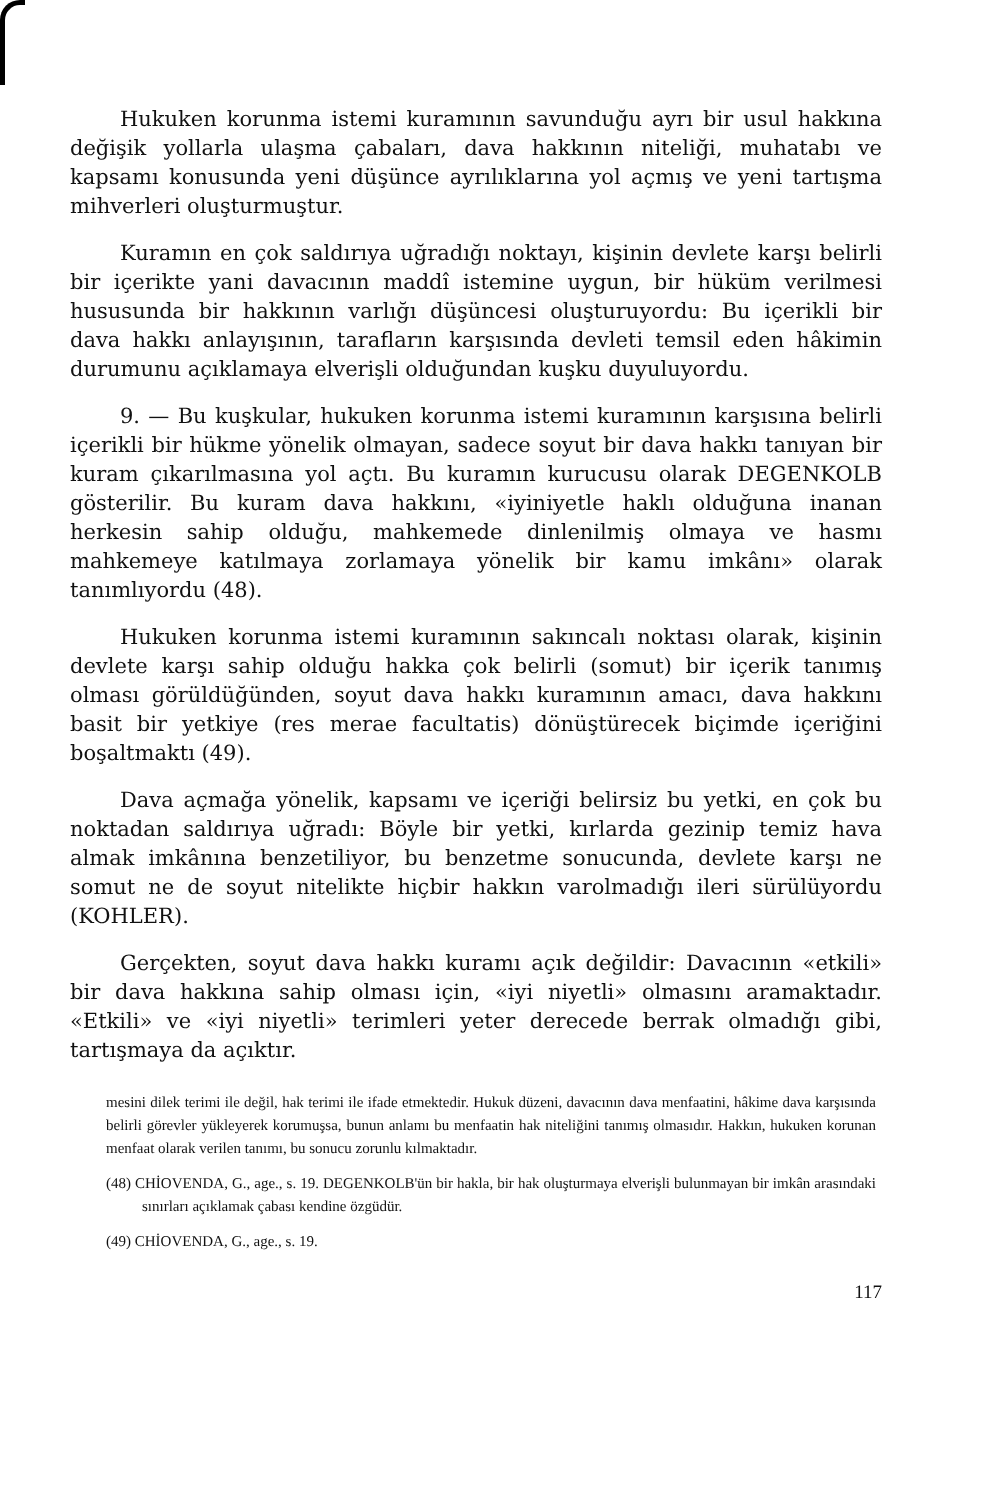Hukuken korunma istemi kuramının savunduğu ayrı bir usul hakkına değişik yollarla ulaşma çabaları, dava hakkının niteliği, muhatabı ve kapsamı konusunda yeni düşünce ayrılıklarına yol açmış ve yeni tartışma mihverleri oluşturmuştur.
Kuramın en çok saldırıya uğradığı noktayı, kişinin devlete karşı belirli bir içerikte yani davacının maddî istemine uygun, bir hüküm verilmesi hususunda bir hakkının varlığı düşüncesi oluşturuyordu: Bu içerikli bir dava hakkı anlayışının, tarafların karşısında devleti temsil eden hâkimin durumunu açıklamaya elverişli olduğundan kuşku duyuluyordu.
9. — Bu kuşkular, hukuken korunma istemi kuramının karşısına belirli içerikli bir hükme yönelik olmayan, sadece soyut bir dava hakkı tanıyan bir kuram çıkarılmasına yol açtı. Bu kuramın kurucusu olarak DEGENKOLB gösterilir. Bu kuram dava hakkını, «iyiniyetle haklı olduğuna inanan herkesin sahip olduğu, mahkemede dinlenilmiş olmaya ve hasmı mahkemeye katılmaya zorlamaya yönelik bir kamu imkânı» olarak tanımlıyordu (48).
Hukuken korunma istemi kuramının sakıncalı noktası olarak, kişinin devlete karşı sahip olduğu hakka çok belirli (somut) bir içerik tanımış olması görüldüğünden, soyut dava hakkı kuramının amacı, dava hakkını basit bir yetkiye (res merae facultatis) dönüştürecek biçimde içeriğini boşaltmaktı (49).
Dava açmağa yönelik, kapsamı ve içeriği belirsiz bu yetki, en çok bu noktadan saldırıya uğradı: Böyle bir yetki, kırlarda gezinip temiz hava almak imkânına benzetiliyor, bu benzetme sonucunda, devlete karşı ne somut ne de soyut nitelikte hiçbir hakkın varolmadığı ileri sürülüyordu (KOHLER).
Gerçekten, soyut dava hakkı kuramı açık değildir: Davacının «etkili» bir dava hakkına sahip olması için, «iyi niyetli» olmasını aramaktadır. «Etkili» ve «iyi niyetli» terimleri yeter derecede berrak olmadığı gibi, tartışmaya da açıktır.
mesini dilek terimi ile değil, hak terimi ile ifade etmektedir. Hukuk düzeni, davacının dava menfaatini, hâkime dava karşısında belirli görevler yükleyerek korumuşsa, bunun anlamı bu menfaatin hak niteliğini tanımış olmasıdır. Hakkın, hukuken korunan menfaat olarak verilen tanımı, bu sonucu zorunlu kılmaktadır.
(48) CHİOVENDA, G., age., s. 19. DEGENKOLB'ün bir hakla, bir hak oluşturmaya elverişli bulunmayan bir imkân arasındaki sınırları açıklamak çabası kendine özgüdür.
(49) CHİOVENDA, G., age., s. 19.
117